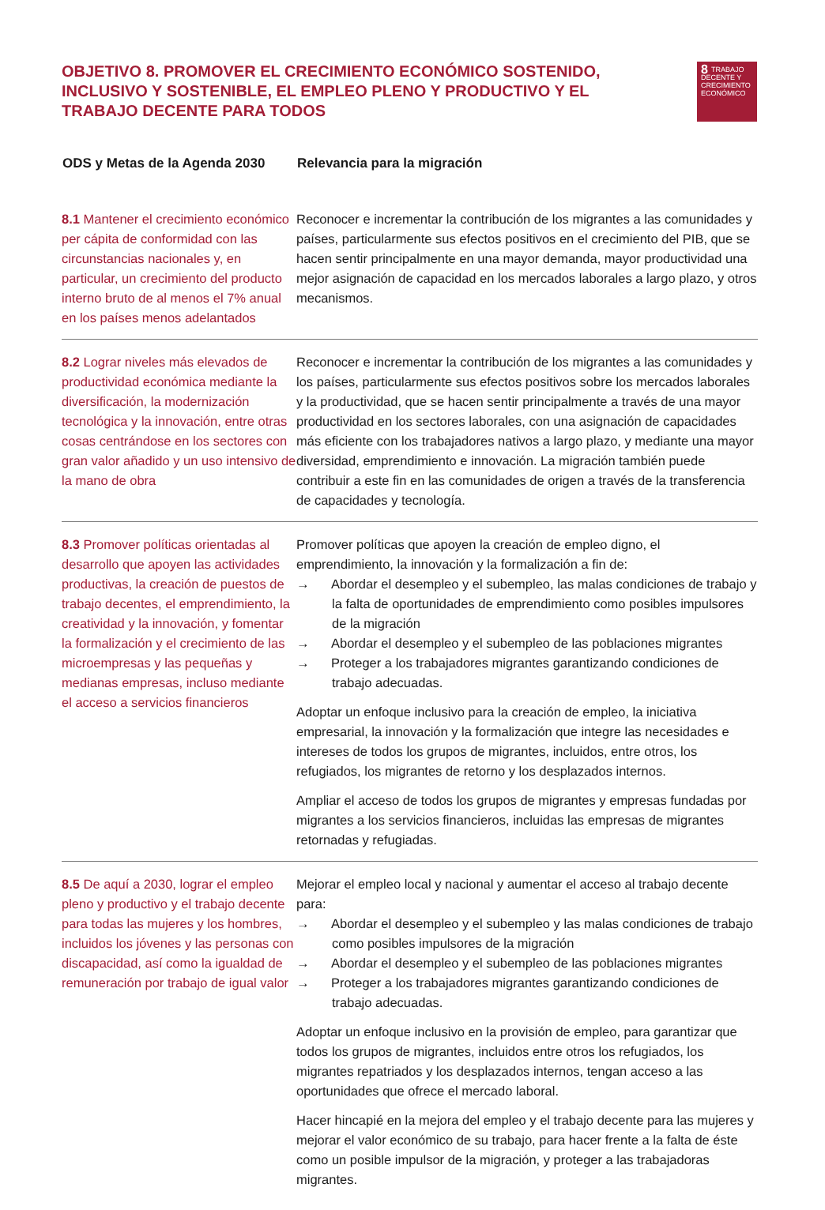OBJETIVO 8. PROMOVER EL CRECIMIENTO ECONÓMICO SOSTENIDO, INCLUSIVO Y SOSTENIBLE, EL EMPLEO PLENO Y PRODUCTIVO Y EL TRABAJO DECENTE PARA TODOS
8 TRABAJO DECENTE Y CRECIMIENTO ECONÓMICO
| ODS y Metas de la Agenda 2030 | Relevancia para la migración |
| --- | --- |
| 8.1 Mantener el crecimiento económico per cápita de conformidad con las circunstancias nacionales y, en particular, un crecimiento del producto interno bruto de al menos el 7% anual en los países menos adelantados | Reconocer e incrementar la contribución de los migrantes a las comunidades y países, particularmente sus efectos positivos en el crecimiento del PIB, que se hacen sentir principalmente en una mayor demanda, mayor productividad una mejor asignación de capacidad en los mercados laborales a largo plazo, y otros mecanismos. |
| 8.2 Lograr niveles más elevados de productividad económica mediante la diversificación, la modernización tecnológica y la innovación, entre otras cosas centrándose en los sectores con gran valor añadido y un uso intensivo de la mano de obra | Reconocer e incrementar la contribución de los migrantes a las comunidades y los países, particularmente sus efectos positivos sobre los mercados laborales y la productividad, que se hacen sentir principalmente a través de una mayor productividad en los sectores laborales, con una asignación de capacidades más eficiente con los trabajadores nativos a largo plazo, y mediante una mayor diversidad, emprendimiento e innovación. La migración también puede contribuir a este fin en las comunidades de origen a través de la transferencia de capacidades y tecnología. |
| 8.3 Promover políticas orientadas al desarrollo que apoyen las actividades productivas, la creación de puestos de trabajo decentes, el emprendimiento, la creatividad y la innovación, y fomentar la formalización y el crecimiento de las microempresas y las pequeñas y medianas empresas, incluso mediante el acceso a servicios financieros | Promover políticas que apoyen la creación de empleo digno, el emprendimiento, la innovación y la formalización a fin de: → Abordar el desempleo y el subempleo, las malas condiciones de trabajo y la falta de oportunidades de emprendimiento como posibles impulsores de la migración → Abordar el desempleo y el subempleo de las poblaciones migrantes → Proteger a los trabajadores migrantes garantizando condiciones de trabajo adecuadas. Adoptar un enfoque inclusivo para la creación de empleo, la iniciativa empresarial, la innovación y la formalización que integre las necesidades e intereses de todos los grupos de migrantes, incluidos, entre otros, los refugiados, los migrantes de retorno y los desplazados internos. Ampliar el acceso de todos los grupos de migrantes y empresas fundadas por migrantes a los servicios financieros, incluidas las empresas de migrantes retornadas y refugiadas. |
| 8.5 De aquí a 2030, lograr el empleo pleno y productivo y el trabajo decente para todas las mujeres y los hombres, incluidos los jóvenes y las personas con discapacidad, así como la igualdad de remuneración por trabajo de igual valor | Mejorar el empleo local y nacional y aumentar el acceso al trabajo decente para: → Abordar el desempleo y el subempleo y las malas condiciones de trabajo como posibles impulsores de la migración → Abordar el desempleo y el subempleo de las poblaciones migrantes → Proteger a los trabajadores migrantes garantizando condiciones de trabajo adecuadas. Adoptar un enfoque inclusivo en la provisión de empleo, para garantizar que todos los grupos de migrantes, incluidos entre otros los refugiados, los migrantes repatriados y los desplazados internos, tengan acceso a las oportunidades que ofrece el mercado laboral. Hacer hincapié en la mejora del empleo y el trabajo decente para las mujeres y mejorar el valor económico de su trabajo, para hacer frente a la falta de éste como un posible impulsor de la migración, y proteger a las trabajadoras migrantes. |